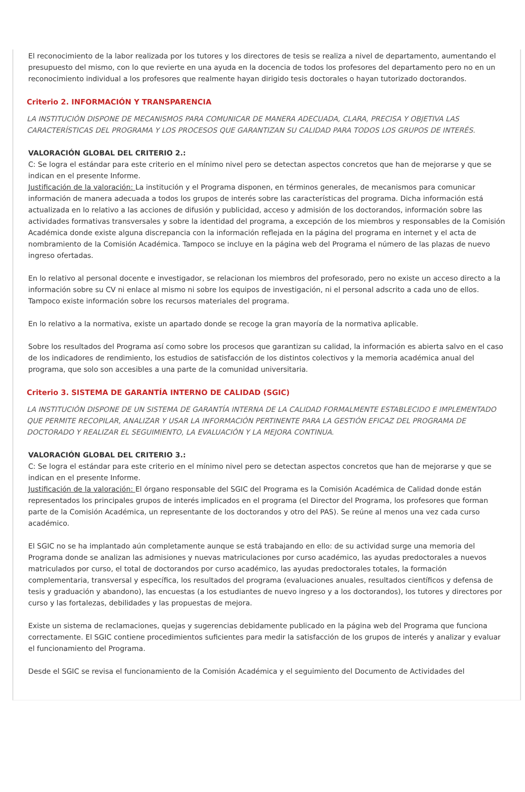El reconocimiento de la labor realizada por los tutores y los directores de tesis se realiza a nivel de departamento, aumentando el presupuesto del mismo, con lo que revierte en una ayuda en la docencia de todos los profesores del departamento pero no en un reconocimiento individual a los profesores que realmente hayan dirigido tesis doctorales o hayan tutorizado doctorandos.
Criterio 2. INFORMACIÓN Y TRANSPARENCIA
LA INSTITUCIÓN DISPONE DE MECANISMOS PARA COMUNICAR DE MANERA ADECUADA, CLARA, PRECISA Y OBJETIVA LAS CARACTERÍSTICAS DEL PROGRAMA Y LOS PROCESOS QUE GARANTIZAN SU CALIDAD PARA TODOS LOS GRUPOS DE INTERÉS.
VALORACIÓN GLOBAL DEL CRITERIO 2.:
C: Se logra el estándar para este criterio en el mínimo nivel pero se detectan aspectos concretos que han de mejorarse y que se indican en el presente Informe.
Justificación de la valoración: La institución y el Programa disponen, en términos generales, de mecanismos para comunicar información de manera adecuada a todos los grupos de interés sobre las características del programa. Dicha información está actualizada en lo relativo a las acciones de difusión y publicidad, acceso y admisión de los doctorandos, información sobre las actividades formativas transversales y sobre la identidad del programa, a excepción de los miembros y responsables de la Comisión Académica donde existe alguna discrepancia con la información reflejada en la página del programa en internet y el acta de nombramiento de la Comisión Académica. Tampoco se incluye en la página web del Programa el número de las plazas de nuevo ingreso ofertadas.
En lo relativo al personal docente e investigador, se relacionan los miembros del profesorado, pero no existe un acceso directo a la información sobre su CV ni enlace al mismo ni sobre los equipos de investigación, ni el personal adscrito a cada uno de ellos. Tampoco existe información sobre los recursos materiales del programa.
En lo relativo a la normativa, existe un apartado donde se recoge la gran mayoría de la normativa aplicable.
Sobre los resultados del Programa así como sobre los procesos que garantizan su calidad, la información es abierta salvo en el caso de los indicadores de rendimiento, los estudios de satisfacción de los distintos colectivos y la memoria académica anual del programa, que solo son accesibles a una parte de la comunidad universitaria.
Criterio 3. SISTEMA DE GARANTÍA INTERNO DE CALIDAD (SGIC)
LA INSTITUCIÓN DISPONE DE UN SISTEMA DE GARANTÍA INTERNA DE LA CALIDAD FORMALMENTE ESTABLECIDO E IMPLEMENTADO QUE PERMITE RECOPILAR, ANALIZAR Y USAR LA INFORMACIÓN PERTINENTE PARA LA GESTIÓN EFICAZ DEL PROGRAMA DE DOCTORADO Y REALIZAR EL SEGUIMIENTO, LA EVALUACIÓN Y LA MEJORA CONTINUA.
VALORACIÓN GLOBAL DEL CRITERIO 3.:
C: Se logra el estándar para este criterio en el mínimo nivel pero se detectan aspectos concretos que han de mejorarse y que se indican en el presente Informe.
Justificación de la valoración: El órgano responsable del SGIC del Programa es la Comisión Académica de Calidad donde están representados los principales grupos de interés implicados en el programa (el Director del Programa, los profesores que forman parte de la Comisión Académica, un representante de los doctorandos y otro del PAS). Se reúne al menos una vez cada curso académico.
El SGIC no se ha implantado aún completamente aunque se está trabajando en ello: de su actividad surge una memoria del Programa donde se analizan las admisiones y nuevas matriculaciones por curso académico, las ayudas predoctorales a nuevos matriculados por curso, el total de doctorandos por curso académico, las ayudas predoctorales totales, la formación complementaria, transversal y específica, los resultados del programa (evaluaciones anuales, resultados científicos y defensa de tesis y graduación y abandono), las encuestas (a los estudiantes de nuevo ingreso y a los doctorandos), los tutores y directores por curso y las fortalezas, debilidades y las propuestas de mejora.
Existe un sistema de reclamaciones, quejas y sugerencias debidamente publicado en la página web del Programa que funciona correctamente. El SGIC contiene procedimientos suficientes para medir la satisfacción de los grupos de interés y analizar y evaluar el funcionamiento del Programa.
Desde el SGIC se revisa el funcionamiento de la Comisión Académica y el seguimiento del Documento de Actividades del